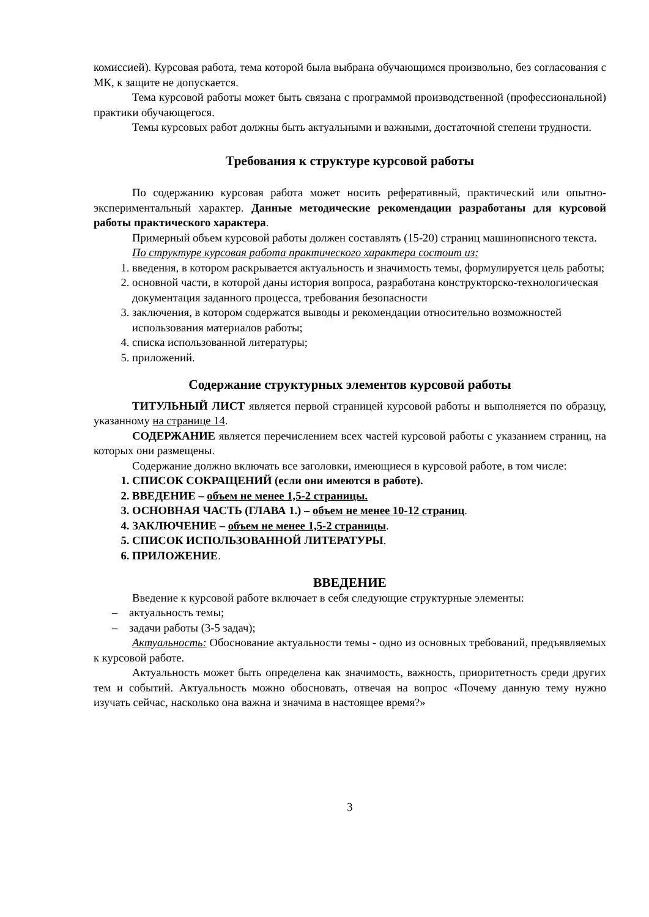комиссией). Курсовая работа, тема которой была выбрана обучающимся произвольно, без согласования с МК, к защите не допускается.
Тема курсовой работы может быть связана с программой производственной (профессиональной) практики обучающегося.
Темы курсовых работ должны быть актуальными и важными, достаточной степени трудности.
Требования к структуре курсовой работы
По содержанию курсовая работа может носить реферативный, практический или опытно-экспериментальный характер. Данные методические рекомендации разработаны для курсовой работы практического характера.
Примерный объем курсовой работы должен составлять (15-20) страниц машинописного текста.
По структуре курсовая работа практического характера состоит из:
1. введения, в котором раскрывается актуальность и значимость темы, формулируется цель работы;
2. основной части, в которой даны история вопроса, разработана конструкторско-технологическая документация заданного процесса, требования безопасности
3. заключения, в котором содержатся выводы и рекомендации относительно возможностей использования материалов работы;
4. списка использованной литературы;
5. приложений.
Содержание структурных элементов курсовой работы
ТИТУЛЬНЫЙ ЛИСТ является первой страницей курсовой работы и выполняется по образцу, указанному на странице 14.
СОДЕРЖАНИЕ является перечислением всех частей курсовой работы с указанием страниц, на которых они размещены.
Содержание должно включать все заголовки, имеющиеся в курсовой работе, в том числе:
1. СПИСОК СОКРАЩЕНИЙ (если они имеются в работе).
2. ВВЕДЕНИЕ – объем не менее 1,5-2 страницы.
3. ОСНОВНАЯ ЧАСТЬ (ГЛАВА 1.) – объем не менее 10-12 страниц.
4. ЗАКЛЮЧЕНИЕ – объем не менее 1,5-2 страницы.
5. СПИСОК ИСПОЛЬЗОВАННОЙ ЛИТЕРАТУРЫ.
6. ПРИЛОЖЕНИЕ.
ВВЕДЕНИЕ
Введение к курсовой работе включает в себя следующие структурные элементы:
– актуальность темы;
– задачи работы (3-5 задач);
Актуальность: Обоснование актуальности темы - одно из основных требований, предъявляемых к курсовой работе.
Актуальность может быть определена как значимость, важность, приоритетность среди других тем и событий. Актуальность можно обосновать, отвечая на вопрос «Почему данную тему нужно изучать сейчас, насколько она важна и значима в настоящее время?»
3